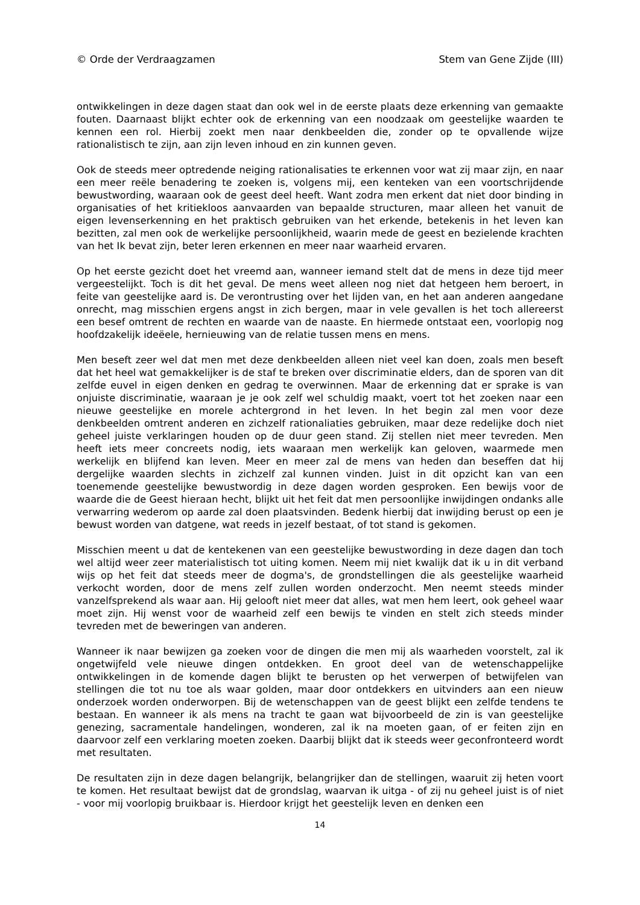© Orde der Verdraagzamen Stem van Gene Zijde (III)
ontwikkelingen in deze dagen staat dan ook wel in de eerste plaats deze erkenning van gemaakte fouten. Daarnaast blijkt echter ook de erkenning van een noodzaak om geestelijke waarden te kennen een rol. Hierbij zoekt men naar denkbeelden die, zonder op te opvallende wijze rationalistisch te zijn, aan zijn leven inhoud en zin kunnen geven.
Ook de steeds meer optredende neiging rationalisaties te erkennen voor wat zij maar zijn, en naar een meer reële benadering te zoeken is, volgens mij, een kenteken van een voortschrijdende bewustwording, waaraan ook de geest deel heeft. Want zodra men erkent dat niet door binding in organisaties of het kritiekloos aanvaarden van bepaalde structuren, maar alleen het vanuit de eigen levenserkenning en het praktisch gebruiken van het erkende, betekenis in het leven kan bezitten, zal men ook de werkelijke persoonlijkheid, waarin mede de geest en bezielende krachten van het Ik bevat zijn, beter leren erkennen en meer naar waarheid ervaren.
Op het eerste gezicht doet het vreemd aan, wanneer iemand stelt dat de mens in deze tijd meer vergeestelijkt. Toch is dit het geval. De mens weet alleen nog niet dat hetgeen hem beroert, in feite van geestelijke aard is. De verontrusting over het lijden van, en het aan anderen aangedane onrecht, mag misschien ergens angst in zich bergen, maar in vele gevallen is het toch allereerst een besef omtrent de rechten en waarde van de naaste. En hiermede ontstaat een, voorlopig nog hoofdzakelijk ideëele, hernieuwing van de relatie tussen mens en mens.
Men beseft zeer wel dat men met deze denkbeelden alleen niet veel kan doen, zoals men beseft dat het heel wat gemakkelijker is de staf te breken over discriminatie elders, dan de sporen van dit zelfde euvel in eigen denken en gedrag te overwinnen. Maar de erkenning dat er sprake is van onjuiste discriminatie, waaraan je je ook zelf wel schuldig maakt, voert tot het zoeken naar een nieuwe geestelijke en morele achtergrond in het leven. In het begin zal men voor deze denkbeelden omtrent anderen en zichzelf rationaliaties gebruiken, maar deze redelijke doch niet geheel juiste verklaringen houden op de duur geen stand. Zij stellen niet meer tevreden. Men heeft iets meer concreets nodig, iets waaraan men werkelijk kan geloven, waarmede men werkelijk en blijfend kan leven. Meer en meer zal de mens van heden dan beseffen dat hij dergelijke waarden slechts in zichzelf zal kunnen vinden. Juist in dit opzicht kan van een toenemende geestelijke bewustwordig in deze dagen worden gesproken. Een bewijs voor de waarde die de Geest hieraan hecht, blijkt uit het feit dat men persoonlijke inwijdingen ondanks alle verwarring wederom op aarde zal doen plaatsvinden. Bedenk hierbij dat inwijding berust op een je bewust worden van datgene, wat reeds in jezelf bestaat, of tot stand is gekomen.
Misschien meent u dat de kentekenen van een geestelijke bewustwording in deze dagen dan toch wel altijd weer zeer materialistisch tot uiting komen. Neem mij niet kwalijk dat ik u in dit verband wijs op het feit dat steeds meer de dogma's, de grondstellingen die als geestelijke waarheid verkocht worden, door de mens zelf zullen worden onderzocht. Men neemt steeds minder vanzelfsprekend als waar aan. Hij gelooft niet meer dat alles, wat men hem leert, ook geheel waar moet zijn. Hij wenst voor de waarheid zelf een bewijs te vinden en stelt zich steeds minder tevreden met de beweringen van anderen.
Wanneer ik naar bewijzen ga zoeken voor de dingen die men mij als waarheden voorstelt, zal ik ongetwijfeld vele nieuwe dingen ontdekken. En groot deel van de wetenschappelijke ontwikkelingen in de komende dagen blijkt te berusten op het verwerpen of betwijfelen van stellingen die tot nu toe als waar golden, maar door ontdekkers en uitvinders aan een nieuw onderzoek worden onderworpen. Bij de wetenschappen van de geest blijkt een zelfde tendens te bestaan. En wanneer ik als mens na tracht te gaan wat bijvoorbeeld de zin is van geestelijke genezing, sacramentale handelingen, wonderen, zal ik na moeten gaan, of er feiten zijn en daarvoor zelf een verklaring moeten zoeken. Daarbij blijkt dat ik steeds weer geconfronteerd wordt met resultaten.
De resultaten zijn in deze dagen belangrijk, belangrijker dan de stellingen, waaruit zij heten voort te komen. Het resultaat bewijst dat de grondslag, waarvan ik uitga - of zij nu geheel juist is of niet - voor mij voorlopig bruikbaar is. Hierdoor krijgt het geestelijk leven en denken een
14